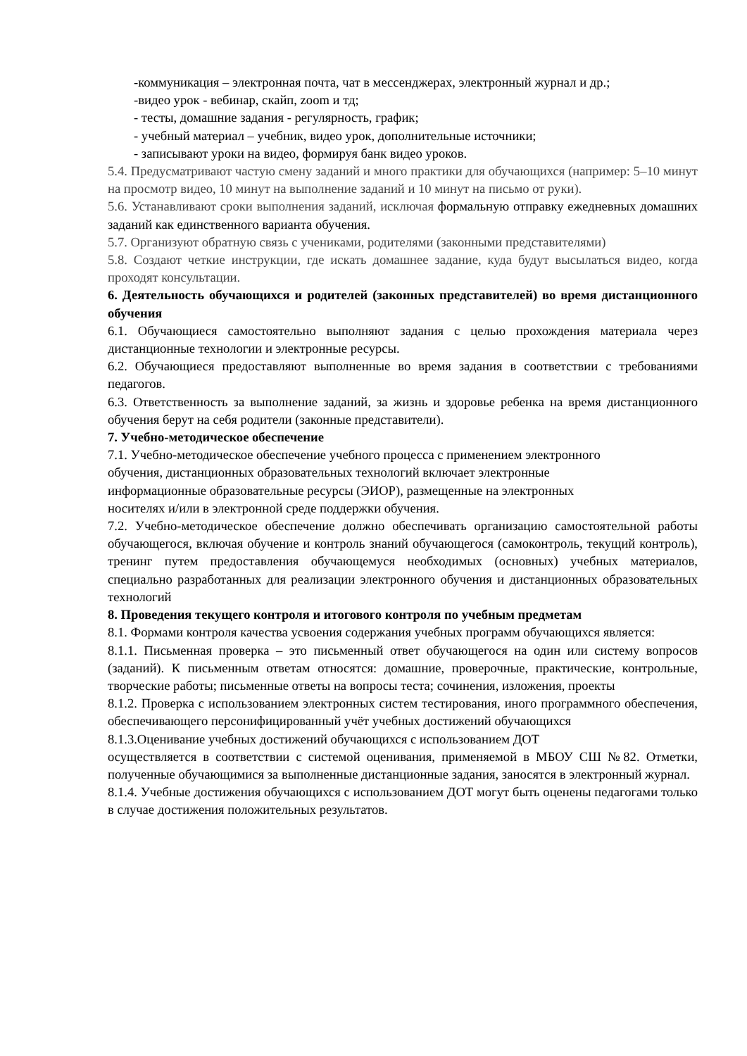-коммуникация – электронная почта, чат в мессенджерах, электронный журнал и др.;
-видео урок - вебинар, скайп, zoom и тд;
- тесты, домашние задания - регулярность, график;
- учебный материал – учебник, видео урок, дополнительные источники;
- записывают уроки на видео, формируя банк видео уроков.
5.4. Предусматривают частую смену заданий и много практики для обучающихся (например: 5–10 минут на просмотр видео, 10 минут на выполнение заданий и 10 минут на письмо от руки).
5.6. Устанавливают сроки выполнения заданий, исключая формальную отправку ежедневных домашних заданий как единственного варианта обучения.
5.7. Организуют обратную связь с учениками, родителями (законными представителями)
5.8. Создают четкие инструкции, где искать домашнее задание, куда будут высылаться видео, когда проходят консультации.
6. Деятельность обучающихся и родителей (законных представителей) во время дистанционного обучения
6.1. Обучающиеся самостоятельно выполняют задания с целью прохождения материала через дистанционные технологии и электронные ресурсы.
6.2. Обучающиеся предоставляют выполненные во время задания в соответствии с требованиями педагогов.
6.3. Ответственность за выполнение заданий, за жизнь и здоровье ребенка на время дистанционного обучения берут на себя родители (законные представители).
7. Учебно-методическое обеспечение
7.1. Учебно-методическое обеспечение учебного процесса с применением электронного
обучения, дистанционных образовательных технологий включает электронные
информационные образовательные ресурсы (ЭИОР), размещенные на электронных
носителях и/или в электронной среде поддержки обучения.
7.2. Учебно-методическое обеспечение должно обеспечивать организацию самостоятельной работы обучающегося, включая обучение и контроль знаний обучающегося (самоконтроль, текущий контроль), тренинг путем предоставления обучающемуся необходимых (основных) учебных материалов, специально разработанных для реализации электронного обучения и дистанционных образовательных технологий
8. Проведения текущего контроля и итогового контроля по учебным предметам
8.1. Формами контроля качества усвоения содержания учебных программ обучающихся является:
8.1.1. Письменная проверка – это письменный ответ обучающегося на один или систему вопросов (заданий). К письменным ответам относятся: домашние, проверочные, практические, контрольные, творческие работы; письменные ответы на вопросы теста; сочинения, изложения, проекты
8.1.2. Проверка с использованием электронных систем тестирования, иного программного обеспечения, обеспечивающего персонифицированный учёт учебных достижений обучающихся
8.1.3.Оценивание учебных достижений обучающихся с использованием ДОТ
осуществляется в соответствии с системой оценивания, применяемой в МБОУ СШ №82. Отметки, полученные обучающимися за выполненные дистанционные задания, заносятся в электронный журнал.
8.1.4. Учебные достижения обучающихся с использованием ДОТ могут быть оценены педагогами только в случае достижения положительных результатов.